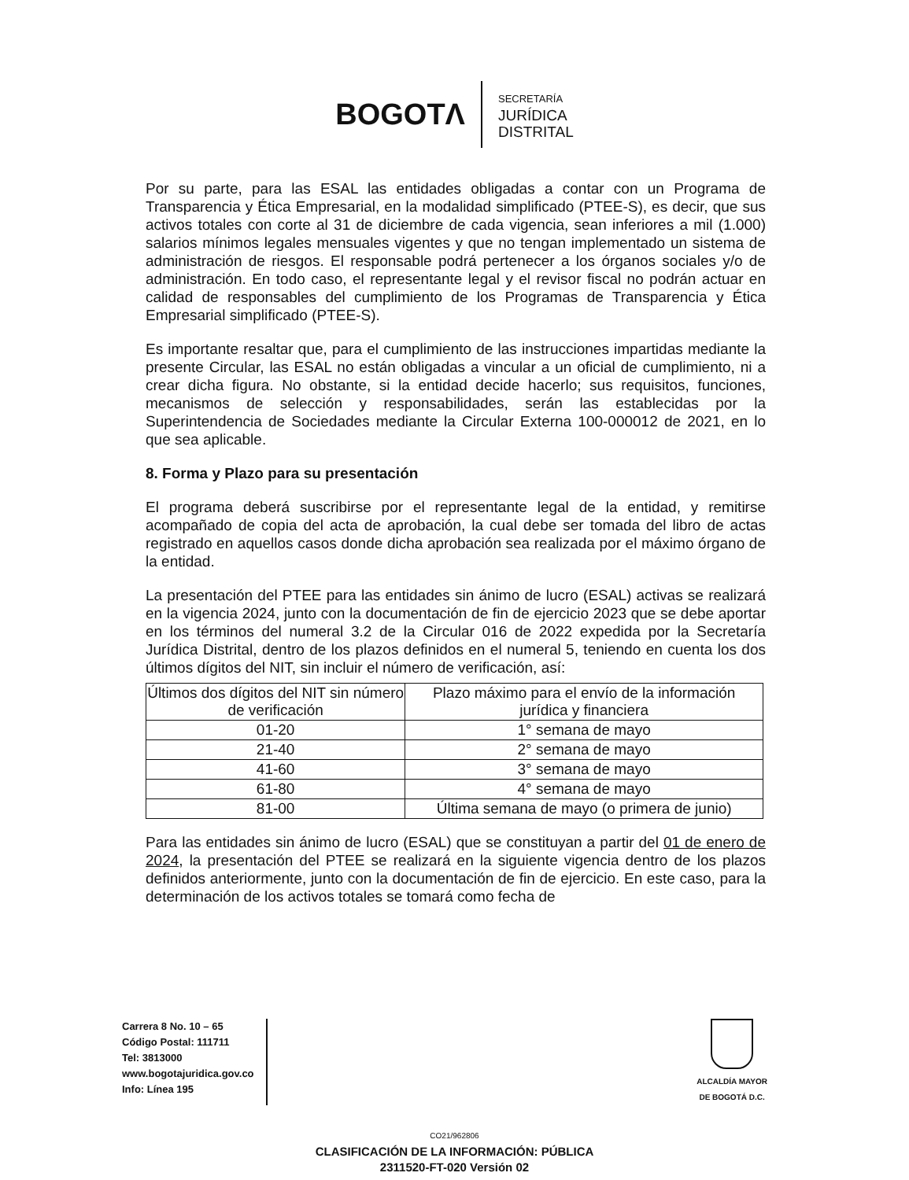BOGOTΛ
SECRETARÍA
JURÍDICA
DISTRITAL
Por su parte, para las ESAL las entidades obligadas a contar con un Programa de Transparencia y Ética Empresarial, en la modalidad simplificado (PTEE-S), es decir, que sus activos totales con corte al 31 de diciembre de cada vigencia, sean inferiores a mil (1.000) salarios mínimos legales mensuales vigentes y que no tengan implementado un sistema de administración de riesgos. El responsable podrá pertenecer a los órganos sociales y/o de administración. En todo caso, el representante legal y el revisor fiscal no podrán actuar en calidad de responsables del cumplimiento de los Programas de Transparencia y Ética Empresarial simplificado (PTEE-S).
Es importante resaltar que, para el cumplimiento de las instrucciones impartidas mediante la presente Circular, las ESAL no están obligadas a vincular a un oficial de cumplimiento, ni a crear dicha figura. No obstante, si la entidad decide hacerlo; sus requisitos, funciones, mecanismos de selección y responsabilidades, serán las establecidas por la Superintendencia de Sociedades mediante la Circular Externa 100-000012 de 2021, en lo que sea aplicable.
8. Forma y Plazo para su presentación
El programa deberá suscribirse por el representante legal de la entidad, y remitirse acompañado de copia del acta de aprobación, la cual debe ser tomada del libro de actas registrado en aquellos casos donde dicha aprobación sea realizada por el máximo órgano de la entidad.
La presentación del PTEE para las entidades sin ánimo de lucro (ESAL) activas se realizará en la vigencia 2024, junto con la documentación de fin de ejercicio 2023 que se debe aportar en los términos del numeral 3.2 de la Circular 016 de 2022 expedida por la Secretaría Jurídica Distrital, dentro de los plazos definidos en el numeral 5, teniendo en cuenta los dos últimos dígitos del NIT, sin incluir el número de verificación, así:
| Últimos dos dígitos del NIT sin número de verificación | Plazo máximo para el envío de la información jurídica y financiera |
| --- | --- |
| 01-20 | 1° semana de mayo |
| 21-40 | 2° semana de mayo |
| 41-60 | 3° semana de mayo |
| 61-80 | 4° semana de mayo |
| 81-00 | Última semana de mayo (o primera de junio) |
Para las entidades sin ánimo de lucro (ESAL) que se constituyan a partir del 01 de enero de 2024, la presentación del PTEE se realizará en la siguiente vigencia dentro de los plazos definidos anteriormente, junto con la documentación de fin de ejercicio. En este caso, para la determinación de los activos totales se tomará como fecha de
Carrera 8 No. 10 – 65
Código Postal: 111711
Tel: 3813000
www.bogotajuridica.gov.co
Info: Línea 195
ALCALDÍA MAYOR
DE BOGOTÁ D.C.
CO21/962806
CLASIFICACIÓN DE LA INFORMACIÓN: PÚBLICA
2311520-FT-020 Versión 02